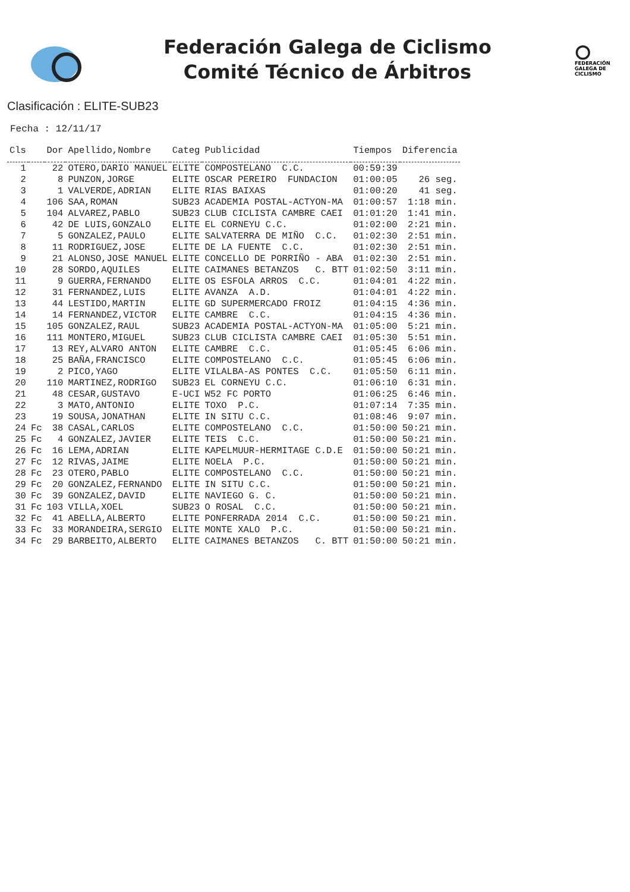Federación Galega de Ciclismo
Comité Técnico de Árbitros
FEDERACIÓN
GALEGA DE
CICLISMO
Clasificación : ELITE-SUB23
Fecha : 12/11/17
| Cls | | Dor | Apellido,Nombre | Categ | Publicidad | Tiempos | Diferencia |
| --- | --- | --- | --- | --- | --- | --- | --- |
| 1 | | 22 | OTERO,DARIO MANUEL | ELITE | COMPOSTELANO C.C. | 00:59:39 | |
| 2 | | 8 | PUNZON,JORGE | ELITE | OSCAR PEREIRO FUNDACION | 01:00:05 | 26 seg. |
| 3 | | 1 | VALVERDE,ADRIAN | ELITE | RIAS BAIXAS | 01:00:20 | 41 seg. |
| 4 | | 106 | SAA,ROMAN | SUB23 | ACADEMIA POSTAL-ACTYON-MA | 01:00:57 | 1:18 min. |
| 5 | | 104 | ALVAREZ,PABLO | SUB23 | CLUB CICLISTA CAMBRE CAEI | 01:01:20 | 1:41 min. |
| 6 | | 42 | DE LUIS,GONZALO | ELITE | EL CORNEYU C.C. | 01:02:00 | 2:21 min. |
| 7 | | 5 | GONZALEZ,PAULO | ELITE | SALVATERRA DE MIÑO C.C. | 01:02:30 | 2:51 min. |
| 8 | | 11 | RODRIGUEZ,JOSE | ELITE | DE LA FUENTE C.C. | 01:02:30 | 2:51 min. |
| 9 | | 21 | ALONSO,JOSE MANUEL | ELITE | CONCELLO DE PORRIÑO - ABA | 01:02:30 | 2:51 min. |
| 10 | | 28 | SORDO,AQUILES | ELITE | CAIMANES BETANZOS C. BTT | 01:02:50 | 3:11 min. |
| 11 | | 9 | GUERRA,FERNANDO | ELITE | OS ESFOLA ARROS C.C. | 01:04:01 | 4:22 min. |
| 12 | | 31 | FERNANDEZ,LUIS | ELITE | AVANZA A.D. | 01:04:01 | 4:22 min. |
| 13 | | 44 | LESTIDO,MARTIN | ELITE | GD SUPERMERCADO FROIZ | 01:04:15 | 4:36 min. |
| 14 | | 14 | FERNANDEZ,VICTOR | ELITE | CAMBRE C.C. | 01:04:15 | 4:36 min. |
| 15 | | 105 | GONZALEZ,RAUL | SUB23 | ACADEMIA POSTAL-ACTYON-MA | 01:05:00 | 5:21 min. |
| 16 | | 111 | MONTERO,MIGUEL | SUB23 | CLUB CICLISTA CAMBRE CAEI | 01:05:30 | 5:51 min. |
| 17 | | 13 | REY,ALVARO ANTON | ELITE | CAMBRE C.C. | 01:05:45 | 6:06 min. |
| 18 | | 25 | BAÑA,FRANCISCO | ELITE | COMPOSTELANO C.C. | 01:05:45 | 6:06 min. |
| 19 | | 2 | PICO,YAGO | ELITE | VILALBA-AS PONTES C.C. | 01:05:50 | 6:11 min. |
| 20 | | 110 | MARTINEZ,RODRIGO | SUB23 | EL CORNEYU C.C. | 01:06:10 | 6:31 min. |
| 21 | | 48 | CESAR,GUSTAVO | E-UCI | W52 FC PORTO | 01:06:25 | 6:46 min. |
| 22 | | 3 | MATO,ANTONIO | ELITE | TOXO P.C. | 01:07:14 | 7:35 min. |
| 23 | | 19 | SOUSA,JONATHAN | ELITE | IN SITU C.C. | 01:08:46 | 9:07 min. |
| 24 | Fc | 38 | CASAL,CARLOS | ELITE | COMPOSTELANO C.C. | 01:50:00 | 50:21 min. |
| 25 | Fc | 4 | GONZALEZ,JAVIER | ELITE | TEIS C.C. | 01:50:00 | 50:21 min. |
| 26 | Fc | 16 | LEMA,ADRIAN | ELITE | KAPELMUUR-HERMITAGE C.D.E | 01:50:00 | 50:21 min. |
| 27 | Fc | 12 | RIVAS,JAIME | ELITE | NOELA P.C. | 01:50:00 | 50:21 min. |
| 28 | Fc | 23 | OTERO,PABLO | ELITE | COMPOSTELANO C.C. | 01:50:00 | 50:21 min. |
| 29 | Fc | 20 | GONZALEZ,FERNANDO | ELITE | IN SITU C.C. | 01:50:00 | 50:21 min. |
| 30 | Fc | 39 | GONZALEZ,DAVID | ELITE | NAVIEGO G. C. | 01:50:00 | 50:21 min. |
| 31 | Fc | 103 | VILLA,XOEL | SUB23 | O ROSAL C.C. | 01:50:00 | 50:21 min. |
| 32 | Fc | 41 | ABELLA,ALBERTO | ELITE | PONFERRADA 2014 C.C. | 01:50:00 | 50:21 min. |
| 33 | Fc | 33 | MORANDEIRA,SERGIO | ELITE | MONTE XALO P.C. | 01:50:00 | 50:21 min. |
| 34 | Fc | 29 | BARBEITO,ALBERTO | ELITE | CAIMANES BETANZOS C. BTT | 01:50:00 | 50:21 min. |